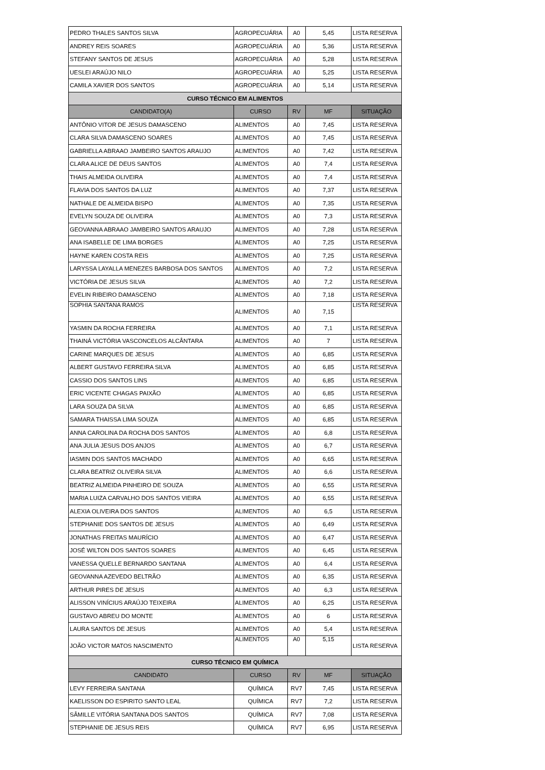| PEDRO THALES SANTOS SILVA | AGROPECUÁRIA | A0 | 5,45 | LISTA RESERVA |
| ANDREY REIS SOARES | AGROPECUÁRIA | A0 | 5,36 | LISTA RESERVA |
| STEFANY SANTOS DE JESUS | AGROPECUÁRIA | A0 | 5,28 | LISTA RESERVA |
| UESLEI ARAÚJO NILO | AGROPECUÁRIA | A0 | 5,25 | LISTA RESERVA |
| CAMILA XAVIER DOS SANTOS | AGROPECUÁRIA | A0 | 5,14 | LISTA RESERVA |
| CURSO TÉCNICO EM ALIMENTOS | | | | |
| CANDIDATO(A) | CURSO | RV | MF | SITUAÇÃO |
| ANTÔNIO VITOR DE JESUS DAMASCENO | ALIMENTOS | A0 | 7,45 | LISTA RESERVA |
| CLARA SILVA DAMASCENO SOARES | ALIMENTOS | A0 | 7,45 | LISTA RESERVA |
| GABRIELLA ABRAAO JAMBEIRO SANTOS ARAUJO | ALIMENTOS | A0 | 7,42 | LISTA RESERVA |
| CLARA ALICE DE DEUS SANTOS | ALIMENTOS | A0 | 7,4 | LISTA RESERVA |
| THAIS ALMEIDA OLIVEIRA | ALIMENTOS | A0 | 7,4 | LISTA RESERVA |
| FLAVIA DOS SANTOS DA LUZ | ALIMENTOS | A0 | 7,37 | LISTA RESERVA |
| NATHALE DE ALMEIDA BISPO | ALIMENTOS | A0 | 7,35 | LISTA RESERVA |
| EVELYN SOUZA DE OLIVEIRA | ALIMENTOS | A0 | 7,3 | LISTA RESERVA |
| GEOVANNA ABRAAO JAMBEIRO SANTOS ARAUJO | ALIMENTOS | A0 | 7,28 | LISTA RESERVA |
| ANA ISABELLE DE LIMA BORGES | ALIMENTOS | A0 | 7,25 | LISTA RESERVA |
| HAYNE KAREN COSTA REIS | ALIMENTOS | A0 | 7,25 | LISTA RESERVA |
| LARYSSA LAYALLA MENEZES BARBOSA DOS SANTOS | ALIMENTOS | A0 | 7,2 | LISTA RESERVA |
| VICTÓRIA DE JESUS SILVA | ALIMENTOS | A0 | 7,2 | LISTA RESERVA |
| EVELIN RIBEIRO DAMASCENO | ALIMENTOS | A0 | 7,18 | LISTA RESERVA |
| SOPHIA SANTANA RAMOS | ALIMENTOS | A0 | 7,15 | LISTA RESERVA |
| YASMIN DA ROCHA FERREIRA | ALIMENTOS | A0 | 7,1 | LISTA RESERVA |
| THAINÁ VICTÓRIA VASCONCELOS ALCÂNTARA | ALIMENTOS | A0 | 7 | LISTA RESERVA |
| CARINE MARQUES DE JESUS | ALIMENTOS | A0 | 6,85 | LISTA RESERVA |
| ALBERT GUSTAVO FERREIRA SILVA | ALIMENTOS | A0 | 6,85 | LISTA RESERVA |
| CASSIO DOS SANTOS LINS | ALIMENTOS | A0 | 6,85 | LISTA RESERVA |
| ERIC VICENTE CHAGAS PAIXÃO | ALIMENTOS | A0 | 6,85 | LISTA RESERVA |
| LARA SOUZA DA SILVA | ALIMENTOS | A0 | 6,85 | LISTA RESERVA |
| SAMARA THAISSA LIMA SOUZA | ALIMENTOS | A0 | 6,85 | LISTA RESERVA |
| ANNA CAROLINA DA ROCHA DOS SANTOS | ALIMENTOS | A0 | 6,8 | LISTA RESERVA |
| ANA JULIA JESUS DOS ANJOS | ALIMENTOS | A0 | 6,7 | LISTA RESERVA |
| IASMIN DOS SANTOS MACHADO | ALIMENTOS | A0 | 6,65 | LISTA RESERVA |
| CLARA BEATRIZ OLIVEIRA SILVA | ALIMENTOS | A0 | 6,6 | LISTA RESERVA |
| BEATRIZ ALMEIDA PINHEIRO DE SOUZA | ALIMENTOS | A0 | 6,55 | LISTA RESERVA |
| MARIA LUIZA CARVALHO DOS SANTOS VIEIRA | ALIMENTOS | A0 | 6,55 | LISTA RESERVA |
| ALEXIA OLIVEIRA DOS SANTOS | ALIMENTOS | A0 | 6,5 | LISTA RESERVA |
| STEPHANIE DOS SANTOS DE JESUS | ALIMENTOS | A0 | 6,49 | LISTA RESERVA |
| JONATHAS FREITAS MAURÍCIO | ALIMENTOS | A0 | 6,47 | LISTA RESERVA |
| JOSÉ WILTON DOS SANTOS SOARES | ALIMENTOS | A0 | 6,45 | LISTA RESERVA |
| VANESSA QUELLE BERNARDO SANTANA | ALIMENTOS | A0 | 6,4 | LISTA RESERVA |
| GEOVANNA AZEVEDO BELTRÃO | ALIMENTOS | A0 | 6,35 | LISTA RESERVA |
| ARTHUR PIRES DE JESUS | ALIMENTOS | A0 | 6,3 | LISTA RESERVA |
| ALISSON VINÍCIUS ARAÚJO TEIXEIRA | ALIMENTOS | A0 | 6,25 | LISTA RESERVA |
| GUSTAVO ABREU DO MONTE | ALIMENTOS | A0 | 6 | LISTA RESERVA |
| LAURA SANTOS DE JESUS | ALIMENTOS | A0 | 5,4 | LISTA RESERVA |
| JOÃO VICTOR MATOS NASCIMENTO | ALIMENTOS | A0 | 5,15 | LISTA RESERVA |
| CURSO TÉCNICO EM QUÍMICA | | | | |
| CANDIDATO | CURSO | RV | MF | SITUAÇÃO |
| LEVY FERREIRA SANTANA | QUÍMICA | RV7 | 7,45 | LISTA RESERVA |
| KAELISSON DO ESPIRITO SANTO LEAL | QUÍMICA | RV7 | 7,2 | LISTA RESERVA |
| SÂMILLE VITÓRIA SANTANA DOS SANTOS | QUÍMICA | RV7 | 7,08 | LISTA RESERVA |
| STEPHANIE DE JESUS REIS | QUÍMICA | RV7 | 6,95 | LISTA RESERVA |